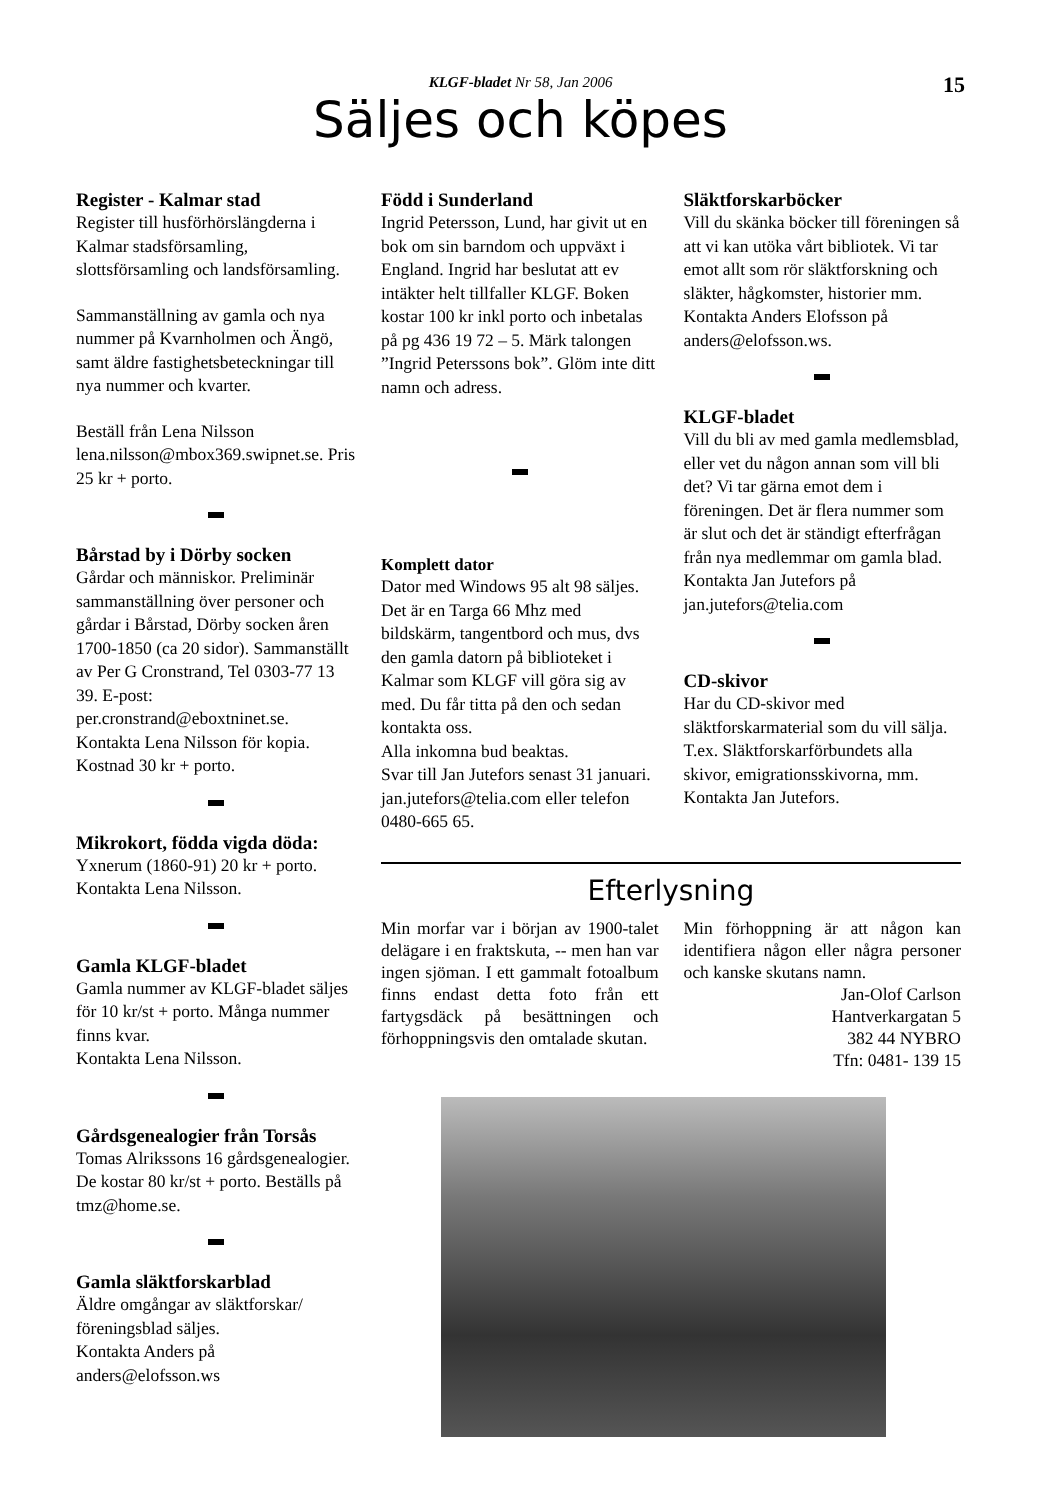KLGF-bladet Nr 58, Jan 2006
15
Säljes och köpes
Register - Kalmar stad
Register till husförhörslängderna i Kalmar stadsförsamling, slottsförsamling och landsförsamling.
Sammanställning av gamla och nya nummer på Kvarnholmen och Ängö, samt äldre fastighetsbeteckningar till nya nummer och kvarter.
Beställ från Lena Nilsson lena.nilsson@mbox369.swipnet.se. Pris 25 kr + porto.
Bårstad by i Dörby socken
Gårdar och människor. Preliminär sammanställning över personer och gårdar i Bårstad, Dörby socken åren 1700-1850 (ca 20 sidor). Sammanställt av Per G Cronstrand, Tel 0303-77 13 39. E-post: per.cronstrand@eboxtninet.se. Kontakta Lena Nilsson för kopia. Kostnad 30 kr + porto.
Mikrokort, födda vigda döda:
Yxnerum (1860-91) 20 kr + porto. Kontakta Lena Nilsson.
Gamla KLGF-bladet
Gamla nummer av KLGF-bladet säljes för 10 kr/st + porto. Många nummer finns kvar.
Kontakta Lena Nilsson.
Gårdsgenealogier från Torsås
Tomas Alrikssons 16 gårdsgenealogier. De kostar 80 kr/st + porto. Beställs på tmz@home.se.
Gamla släktforskarblad
Äldre omgångar av släktforskar/ föreningsblad säljes.
Kontakta Anders på anders@elofsson.ws
Född i Sunderland
Ingrid Petersson, Lund, har givit ut en bok om sin barndom och uppväxt i England. Ingrid har beslutat att ev intäkter helt tillfaller KLGF. Boken kostar 100 kr inkl porto och inbetalas på pg 436 19 72 – 5. Märk talongen ”Ingrid Peterssons bok”. Glöm inte ditt namn och adress.
Komplett dator
Dator med Windows 95 alt 98 säljes. Det är en Targa 66 Mhz med bildskärm, tangentbord och mus, dvs den gamla datorn på biblioteket i Kalmar som KLGF vill göra sig av med. Du får titta på den och sedan kontakta oss.
Alla inkomna bud beaktas.
Svar till Jan Jutefors senast 31 januari. jan.jutefors@telia.com eller telefon 0480-665 65.
Släktforskarböcker
Vill du skänka böcker till föreningen så att vi kan utöka vårt bibliotek. Vi tar emot allt som rör släktforskning och släkter, hågkomster, historier mm.
Kontakta Anders Elofsson på anders@elofsson.ws.
KLGF-bladet
Vill du bli av med gamla medlemsblad, eller vet du någon annan som vill bli det? Vi tar gärna emot dem i föreningen. Det är flera nummer som är slut och det är ständigt efterfrågan från nya medlemmar om gamla blad.
Kontakta Jan Jutefors på jan.jutefors@telia.com
CD-skivor
Har du CD-skivor med släktforskarmaterial som du vill sälja. T.ex. Släktforskarförbundets alla skivor, emigrationsskivorna, mm.
Kontakta Jan Jutefors.
Efterlysning
Min morfar var i början av 1900-talet delägare i en fraktskuta, -- men han var ingen sjöman. I ett gammalt fotoalbum finns endast detta foto från ett fartygsdäck på besättningen och förhoppningsvis den omtalade skutan.
Min förhoppning är att någon kan identifiera någon eller några personer och kanske skutans namn.
Jan-Olof Carlson
Hantverkargatan 5
382 44 NYBRO
Tfn: 0481- 139 15